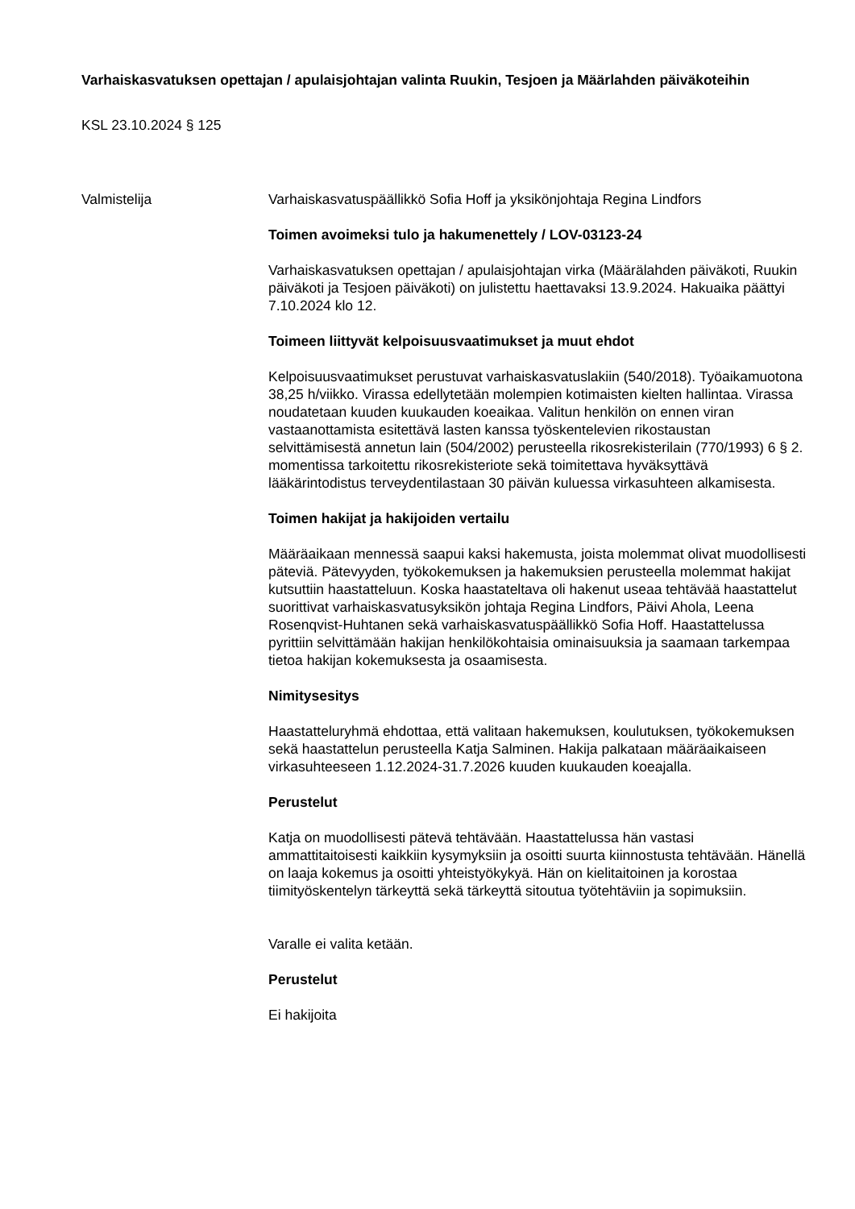Varhaiskasvatuksen opettajan / apulaisjohtajan valinta Ruukin, Tesjoen ja Määrlahden päiväkoteihin
KSL 23.10.2024 § 125
Valmistelija Varhaiskasvatuspäällikkö Sofia Hoff ja yksikönjohtaja Regina Lindfors
Toimen avoimeksi tulo ja hakumenettely / LOV-03123-24
Varhaiskasvatuksen opettajan / apulaisjohtajan virka (Määrälahden päiväkoti, Ruukin päiväkoti ja Tesjoen päiväkoti) on julistettu haettavaksi 13.9.2024. Hakuaika päättyi 7.10.2024 klo 12.
Toimeen liittyvät kelpoisuusvaatimukset ja muut ehdot
Kelpoisuusvaatimukset perustuvat varhaiskasvatuslakiin (540/2018). Työaikamuotona 38,25 h/viikko. Virassa edellytetään molempien kotimaisten kielten hallintaa. Virassa noudatetaan kuuden kuukauden koeaikaa. Valitun henkilön on ennen viran vastaanottamista esitettävä lasten kanssa työskentelevien rikostaustan selvittämisestä annetun lain (504/2002) perusteella rikosrekisterilain (770/1993) 6 § 2. momentissa tarkoitettu rikosrekisteriote sekä toimitettava hyväksyttävä lääkärintodistus terveydentilastaan 30 päivän kuluessa virkasuhteen alkamisesta.
Toimen hakijat ja hakijoiden vertailu
Määräaikaan mennessä saapui kaksi hakemusta, joista molemmat olivat muodollisesti päteviä. Pätevyyden, työkokemuksen ja hakemuksien perusteella molemmat hakijat kutsuttiin haastatteluun. Koska haastateltava oli hakenut useaa tehtävää haastattelut suorittivat varhaiskasvatusyksikön johtaja Regina Lindfors, Päivi Ahola, Leena Rosenqvist-Huhtanen sekä varhaiskasvatuspäällikkö Sofia Hoff. Haastattelussa pyrittiin selvittämään hakijan henkilökohtaisia ominaisuuksia ja saamaan tarkempaa tietoa hakijan kokemuksesta ja osaamisesta.
Nimitysesitys
Haastatteluryhmä ehdottaa, että valitaan hakemuksen, koulutuksen, työkokemuksen sekä haastattelun perusteella Katja Salminen. Hakija palkataan määräaikaiseen virkasuhteeseen 1.12.2024-31.7.2026 kuuden kuukauden koeajalla.
Perustelut
Katja on muodollisesti pätevä tehtävään. Haastattelussa hän vastasi ammattitaitoisesti kaikkiin kysymyksiin ja osoitti suurta kiinnostusta tehtävään. Hänellä on laaja kokemus ja osoitti yhteistyökykyä. Hän on kielitaitoinen ja korostaa tiimityöskentelyn tärkeyttä sekä tärkeyttä sitoutua työtehtäviin ja sopimuksiin.
Varalle ei valita ketään.
Perustelut
Ei hakijoita